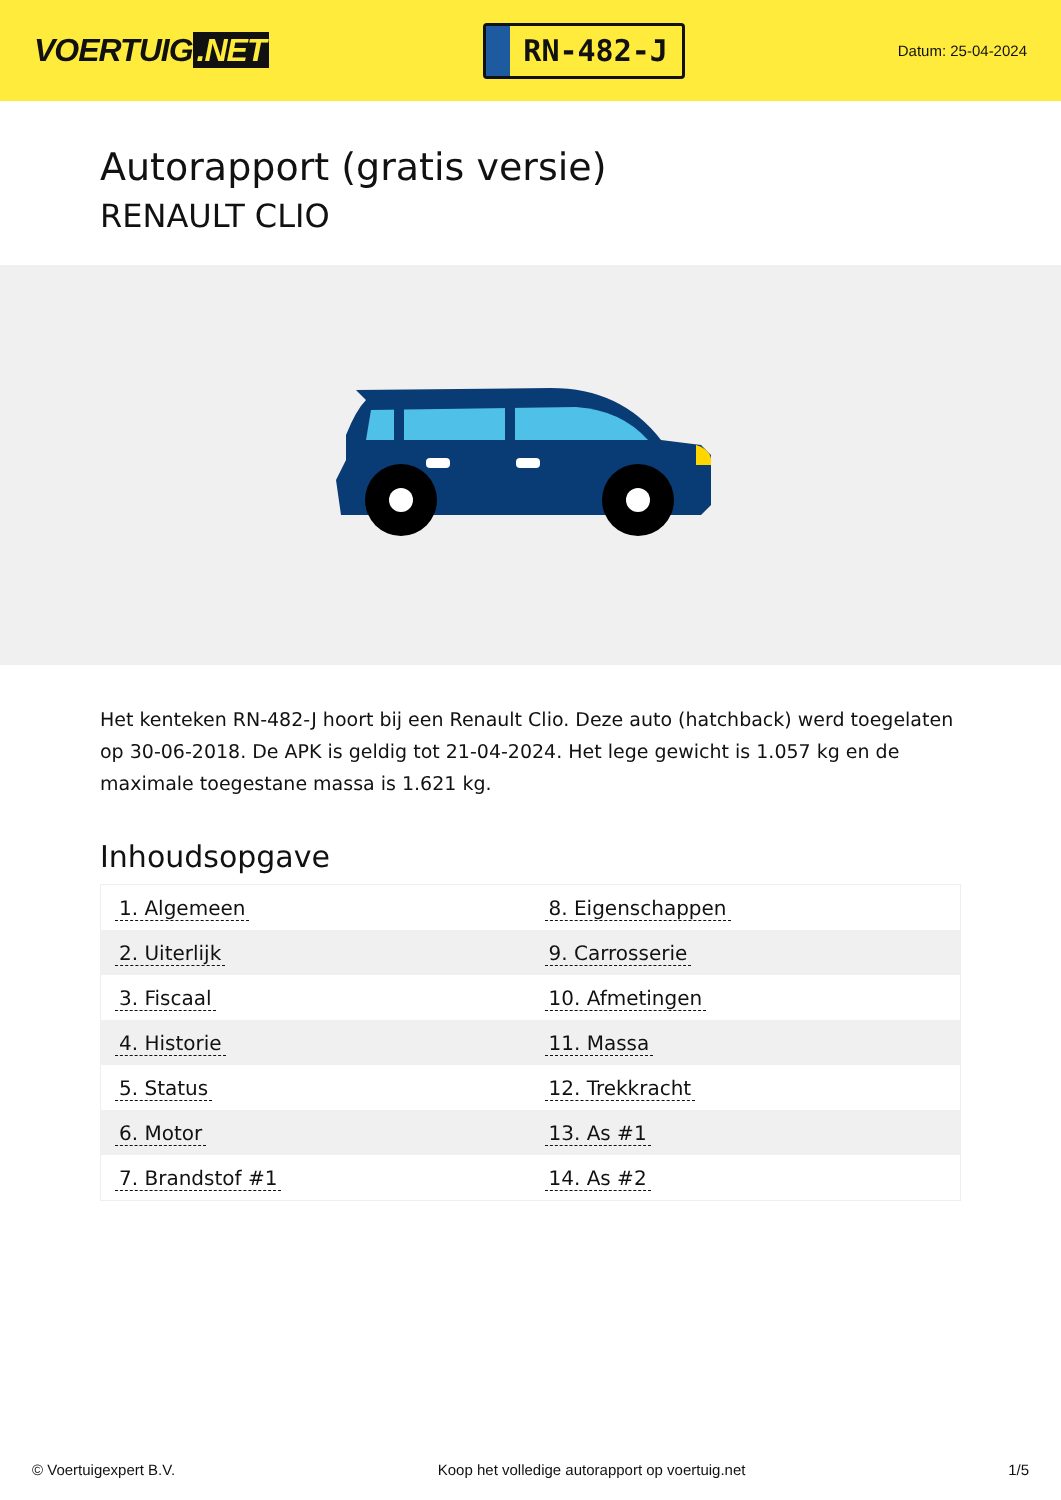VOERTUIG.NET
RN-482-J
Datum: 25-04-2024
Autorapport (gratis versie)
RENAULT CLIO
Het kenteken RN-482-J hoort bij een Renault Clio. Deze auto (hatchback) werd toegelaten op 30-06-2018. De APK is geldig tot 21-04-2024. Het lege gewicht is 1.057 kg en de maximale toegestane massa is 1.621 kg.
Inhoudsopgave
| 1. Algemeen | 8. Eigenschappen |
| 2. Uiterlijk | 9. Carrosserie |
| 3. Fiscaal | 10. Afmetingen |
| 4. Historie | 11. Massa |
| 5. Status | 12. Trekkracht |
| 6. Motor | 13. As #1 |
| 7. Brandstof #1 | 14. As #2 |
© Voertuigexpert B.V. Koop het volledige autorapport op voertuig.net 1/5